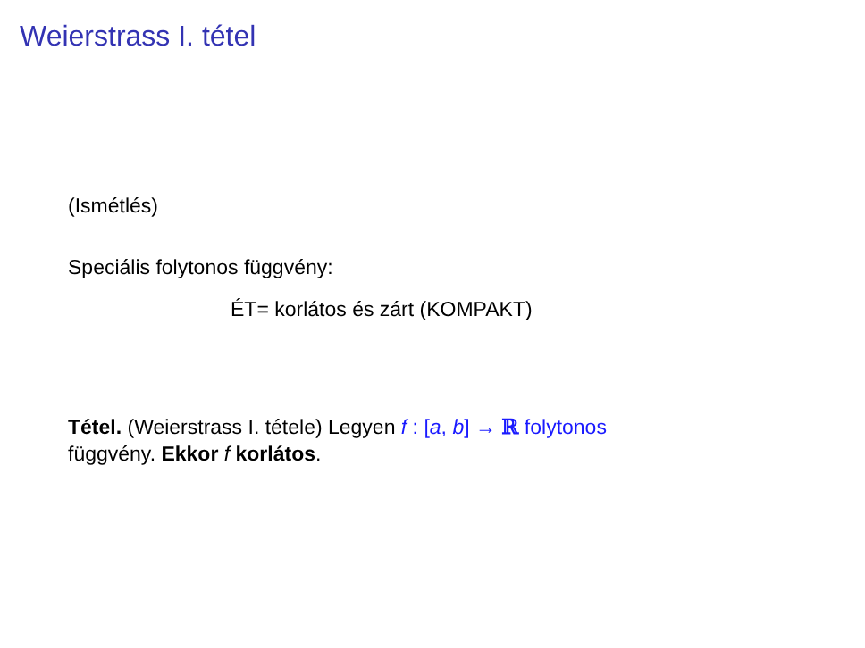Weierstrass I. tétel
(Ismétlés)
Speciális folytonos függvény:
ÉT= korlátos és zárt (KOMPAKT)
Tétel. (Weierstrass I. tétele) Legyen f : [a, b] → ℝ folytonos
függvény. Ekkor f korlátos.